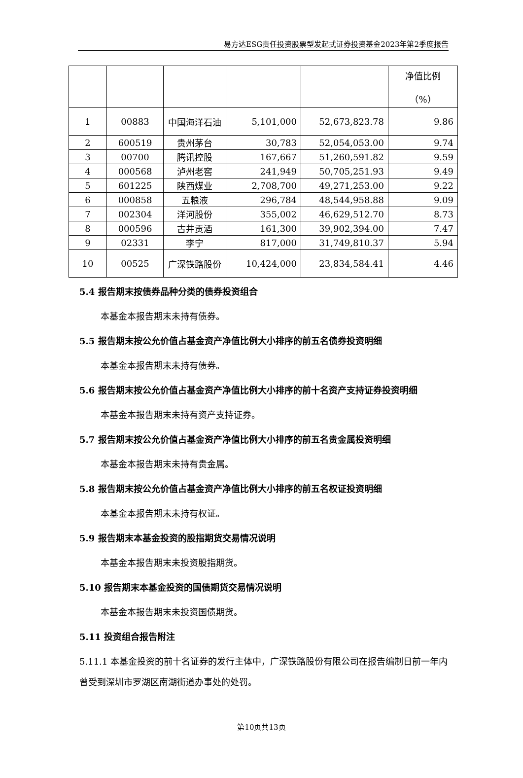易方达ESG责任投资股票型发起式证券投资基金2023年第2季度报告
| | | | | | 净值比例 （%） |
| 1 | 00883 | 中国海洋石油 | 5,101,000 | 52,673,823.78 | 9.86 |
| 2 | 600519 | 贵州茅台 | 30,783 | 52,054,053.00 | 9.74 |
| 3 | 00700 | 腾讯控股 | 167,667 | 51,260,591.82 | 9.59 |
| 4 | 000568 | 泸州老窖 | 241,949 | 50,705,251.93 | 9.49 |
| 5 | 601225 | 陕西煤业 | 2,708,700 | 49,271,253.00 | 9.22 |
| 6 | 000858 | 五粮液 | 296,784 | 48,544,958.88 | 9.09 |
| 7 | 002304 | 洋河股份 | 355,002 | 46,629,512.70 | 8.73 |
| 8 | 000596 | 古井贡酒 | 161,300 | 39,902,394.00 | 7.47 |
| 9 | 02331 | 李宁 | 817,000 | 31,749,810.37 | 5.94 |
| 10 | 00525 | 广深铁路股份 | 10,424,000 | 23,834,584.41 | 4.46 |
5.4 报告期末按债券品种分类的债券投资组合
本基金本报告期末未持有债券。
5.5 报告期末按公允价值占基金资产净值比例大小排序的前五名债券投资明细
本基金本报告期末未持有债券。
5.6 报告期末按公允价值占基金资产净值比例大小排序的前十名资产支持证券投资明细
本基金本报告期末未持有资产支持证券。
5.7 报告期末按公允价值占基金资产净值比例大小排序的前五名贵金属投资明细
本基金本报告期末未持有贵金属。
5.8 报告期末按公允价值占基金资产净值比例大小排序的前五名权证投资明细
本基金本报告期末未持有权证。
5.9 报告期末本基金投资的股指期货交易情况说明
本基金本报告期末未投资股指期货。
5.10 报告期末本基金投资的国债期货交易情况说明
本基金本报告期末未投资国债期货。
5.11 投资组合报告附注
5.11.1 本基金投资的前十名证券的发行主体中，广深铁路股份有限公司在报告编制日前一年内曾受到深圳市罗湖区南湖街道办事处的处罚。
第10页共13页